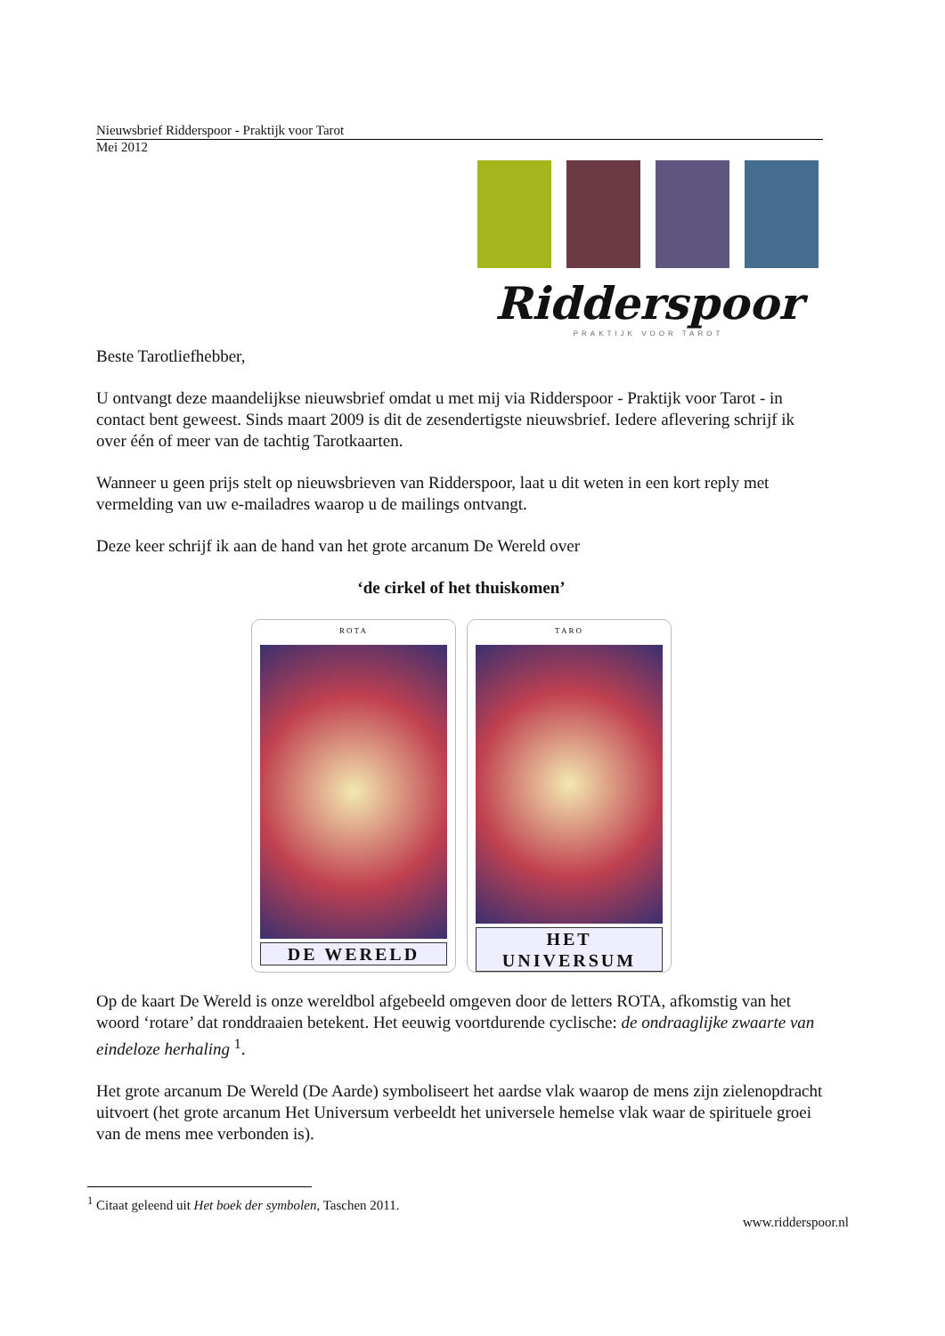Nieuwsbrief Ridderspoor - Praktijk voor Tarot
Mei 2012
Ridderspoor
PRAKTIJK VOOR TAROT
Beste Tarotliefhebber,
U ontvangt deze maandelijkse nieuwsbrief omdat u met mij via Ridderspoor - Praktijk voor Tarot - in contact bent geweest. Sinds maart 2009 is dit de zesendertigste nieuwsbrief. Iedere aflevering schrijf ik over één of meer van de tachtig Tarotkaarten.
Wanneer u geen prijs stelt op nieuwsbrieven van Ridderspoor, laat u dit weten in een kort reply met vermelding van uw e-mailadres waarop u de mailings ontvangt.
Deze keer schrijf ik aan de hand van het grote arcanum De Wereld over
‘de cirkel of het thuiskomen’
ROTA
DE WERELD
TARO
HET UNIVERSUM
Op de kaart De Wereld is onze wereldbol afgebeeld omgeven door de letters ROTA, afkomstig van het woord ‘rotare’ dat ronddraaien betekent. Het eeuwig voortdurende cyclische: de ondraaglijke zwaarte van eindeloze herhaling <sup>1</sup>.
Het grote arcanum De Wereld (De Aarde) symboliseert het aardse vlak waarop de mens zijn zielenopdracht uitvoert (het grote arcanum Het Universum verbeeldt het universele hemelse vlak waar de spirituele groei van de mens mee verbonden is).
<sup>1</sup> Citaat geleend uit Het boek der symbolen, Taschen 2011.
www.ridderspoor.nl